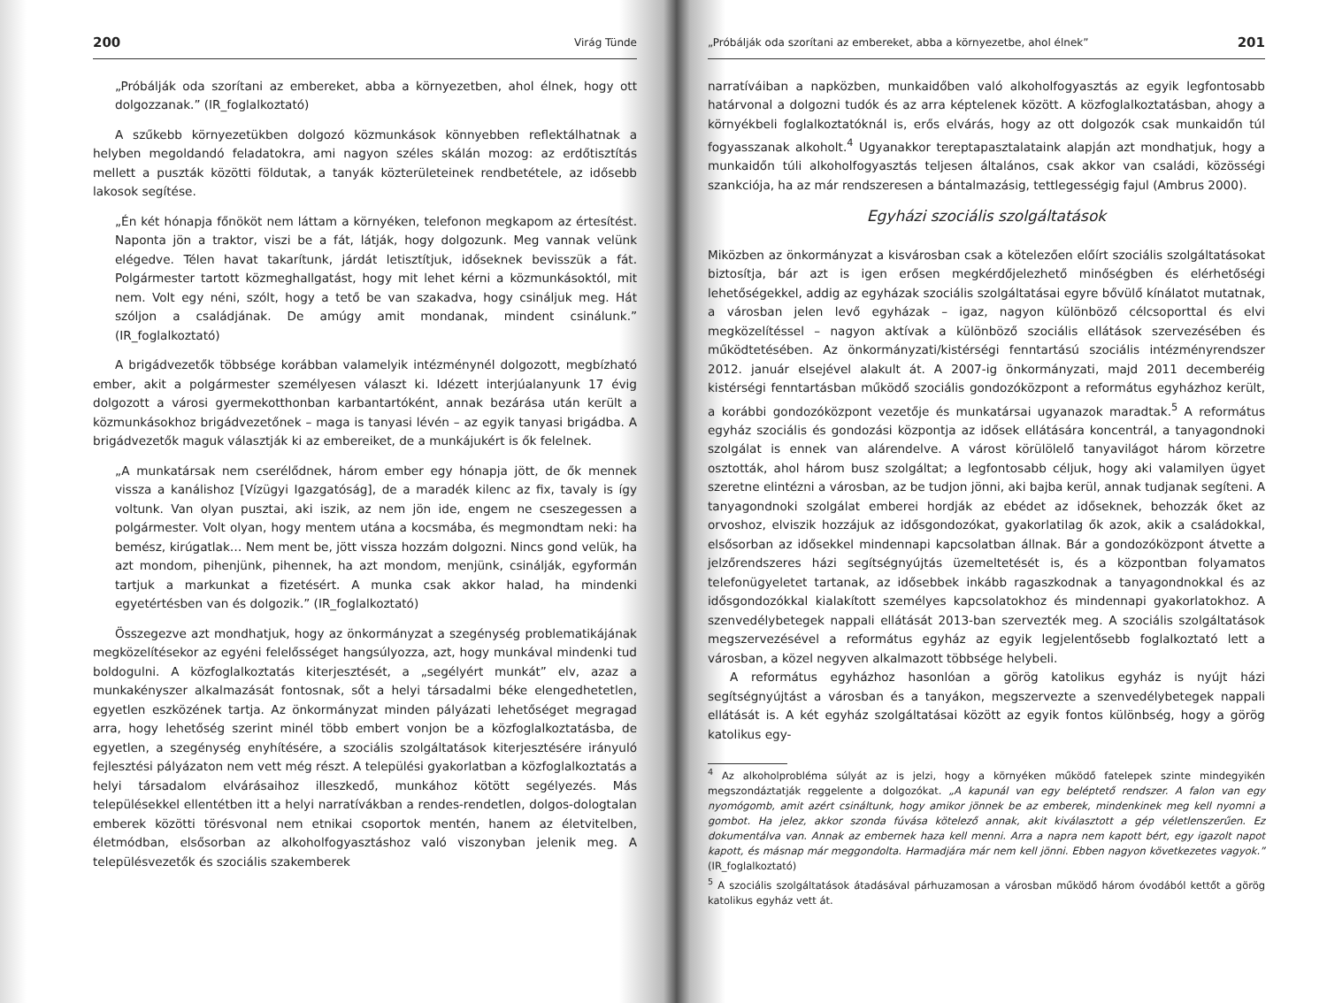200 Virág Tünde
„Próbálják oda szorítani az embereket, abba a környezetben, ahol élnek, hogy ott dolgozzanak.” (IR_foglalkoztató)
A szűkebb környezetükben dolgozó közmunkások könnyebben reflektálhatnak a helyben megoldandó feladatokra, ami nagyon széles skálán mozog: az erdőtisztítás mellett a puszták közötti földutak, a tanyák közterületeinek rendbetétele, az idősebb lakosok segítése.
„Én két hónapja főnököt nem láttam a környéken, telefonon megkapom az értesítést. Naponta jön a traktor, viszi be a fát, látják, hogy dolgozunk. Meg vannak velünk elégedve. Télen havat takarítunk, járdát letisztítjuk, időseknek bevisszük a fát. Polgármester tartott közmeghallgatást, hogy mit lehet kérni a közmunkásoktól, mit nem. Volt egy néni, szólt, hogy a tető be van szakadva, hogy csináljuk meg. Hát szóljon a családjának. De amúgy amit mondanak, mindent csinálunk.” (IR_foglalkoztató)
A brigádvezetők többsége korábban valamelyik intézménynél dolgozott, megbízható ember, akit a polgármester személyesen választ ki. Idézett interjúalanyunk 17 évig dolgozott a városi gyermekotthonban karbantartóként, annak bezárása után került a közmunkásokhoz brigádvezetőnek – maga is tanyasi lévén – az egyik tanyasi brigádba. A brigádvezetők maguk választják ki az embereiket, de a munkájukért is ők felelnek.
„A munkatársak nem cserélődnek, három ember egy hónapja jött, de ők mennek vissza a kanálishoz [Vízügyi Igazgatóság], de a maradék kilenc az fix, tavaly is így voltunk. Van olyan pusztai, aki iszik, az nem jön ide, engem ne cseszegessen a polgármester. Volt olyan, hogy mentem utána a kocsmába, és megmondtam neki: ha bemész, kirúgatlak… Nem ment be, jött vissza hozzám dolgozni. Nincs gond velük, ha azt mondom, pihenjünk, pihennek, ha azt mondom, menjünk, csinálják, egyformán tartjuk a markunkat a fizetésért. A munka csak akkor halad, ha mindenki egyetértésben van és dolgozik.” (IR_foglalkoztató)
Összegezve azt mondhatjuk, hogy az önkormányzat a szegénység problematikájának megközelítésekor az egyéni felelősséget hangsúlyozza, azt, hogy munkával mindenki tud boldogulni. A közfoglalkoztatás kiterjesztését, a „segélyért munkát” elv, azaz a munkakényszer alkalmazását fontosnak, sőt a helyi társadalmi béke elengedhetetlen, egyetlen eszközének tartja. Az önkormányzat minden pályázati lehetőséget megragad arra, hogy lehetőség szerint minél több embert vonjon be a közfoglalkoztatásba, de egyetlen, a szegénység enyhítésére, a szociális szolgáltatások kiterjesztésére irányuló fejlesztési pályázaton nem vett még részt. A települési gyakorlatban a közfoglalkoztatás a helyi társadalom elvárásaihoz illeszkedő, munkához kötött segélyezés. Más településekkel ellentétben itt a helyi narratívákban a rendes-rendetlen, dolgos-dologtalan emberek közötti törésvonal nem etnikai csoportok mentén, hanem az életvitelben, életmódban, elsősorban az alkoholfogyasztáshoz való viszonyban jelenik meg. A településvezetők és szociális szakemberek
„Próbálják oda szorítani az embereket, abba a környezetbe, ahol élnek” 201
narratíváiban a napközben, munkaidőben való alkoholfogyasztás az egyik legfontosabb határvonal a dolgozni tudók és az arra képtelenek között. A közfoglalkoztatásban, ahogy a környékbeli foglalkoztatóknál is, erős elvárás, hogy az ott dolgozók csak munkaidőn túl fogyasszanak alkoholt.<sup>4</sup> Ugyanakkor tereptapasztalataink alapján azt mondhatjuk, hogy a munkaidőn túli alkoholfogyasztás teljesen általános, csak akkor van családi, közösségi szankciója, ha az már rendszeresen a bántalmazásig, tettlegességig fajul (Ambrus 2000).
Egyházi szociális szolgáltatások
Miközben az önkormányzat a kisvárosban csak a kötelezően előírt szociális szolgáltatásokat biztosítja, bár azt is igen erősen megkérdőjelezhető minőségben és elérhetőségi lehetőségekkel, addig az egyházak szociális szolgáltatásai egyre bővülő kínálatot mutatnak, a városban jelen levő egyházak – igaz, nagyon különböző célcsoporttal és elvi megközelítéssel – nagyon aktívak a különböző szociális ellátások szervezésében és működtetésében. Az önkormányzati/kistérségi fenntartású szociális intézményrendszer 2012. január elsejével alakult át. A 2007-ig önkormányzati, majd 2011 decemberéig kistérségi fenntartásban működő szociális gondozóközpont a református egyházhoz került, a korábbi gondozóközpont vezetője és munkatársai ugyanazok maradtak.<sup>5</sup> A református egyház szociális és gondozási központja az idősek ellátására koncentrál, a tanyagondnoki szolgálat is ennek van alárendelve. A várost körülölelő tanyavilágot három körzetre osztották, ahol három busz szolgáltat; a legfontosabb céljuk, hogy aki valamilyen ügyet szeretne elintézni a városban, az be tudjon jönni, aki bajba kerül, annak tudjanak segíteni. A tanyagondnoki szolgálat emberei hordják az ebédet az időseknek, behozzák őket az orvoshoz, elviszik hozzájuk az idősgondozókat, gyakorlatilag ők azok, akik a családokkal, elsősorban az idősekkel mindennapi kapcsolatban állnak. Bár a gondozóközpont átvette a jelzőrendszeres házi segítségnyújtás üzemeltetését is, és a központban folyamatos telefonügyeletet tartanak, az idősebbek inkább ragaszkodnak a tanyagondnokkal és az idősgondozókkal kialakított személyes kapcsolatokhoz és mindennapi gyakorlatokhoz. A szenvedélybetegek nappali ellátását 2013-ban szervezték meg. A szociális szolgáltatások megszervezésével a református egyház az egyik legjelentősebb foglalkoztató lett a városban, a közel negyven alkalmazott többsége helybeli.
A református egyházhoz hasonlóan a görög katolikus egyház is nyújt házi segítségnyújtást a városban és a tanyákon, megszervezte a szenvedélybetegek nappali ellátását is. A két egyház szolgáltatásai között az egyik fontos különbség, hogy a görög katolikus egy-
<sup>4</sup> Az alkoholprobléma súlyát az is jelzi, hogy a környéken működő fatelepek szinte mindegyikén megszondáztatják reggelente a dolgozókat. „A kapunál van egy beléptető rendszer. A falon van egy nyomógomb, amit azért csináltunk, hogy amikor jönnek be az emberek, mindenkinek meg kell nyomni a gombot. Ha jelez, akkor szonda fúvása kötelező annak, akit kiválasztott a gép véletlenszerűen. Ez dokumentálva van. Annak az embernek haza kell menni. Arra a napra nem kapott bért, egy igazolt napot kapott, és másnap már meggondolta. Harmadjára már nem kell jönni. Ebben nagyon következetes vagyok.” (IR_foglalkoztató)
<sup>5</sup> A szociális szolgáltatások átadásával párhuzamosan a városban működő három óvodából kettőt a görög katolikus egyház vett át.